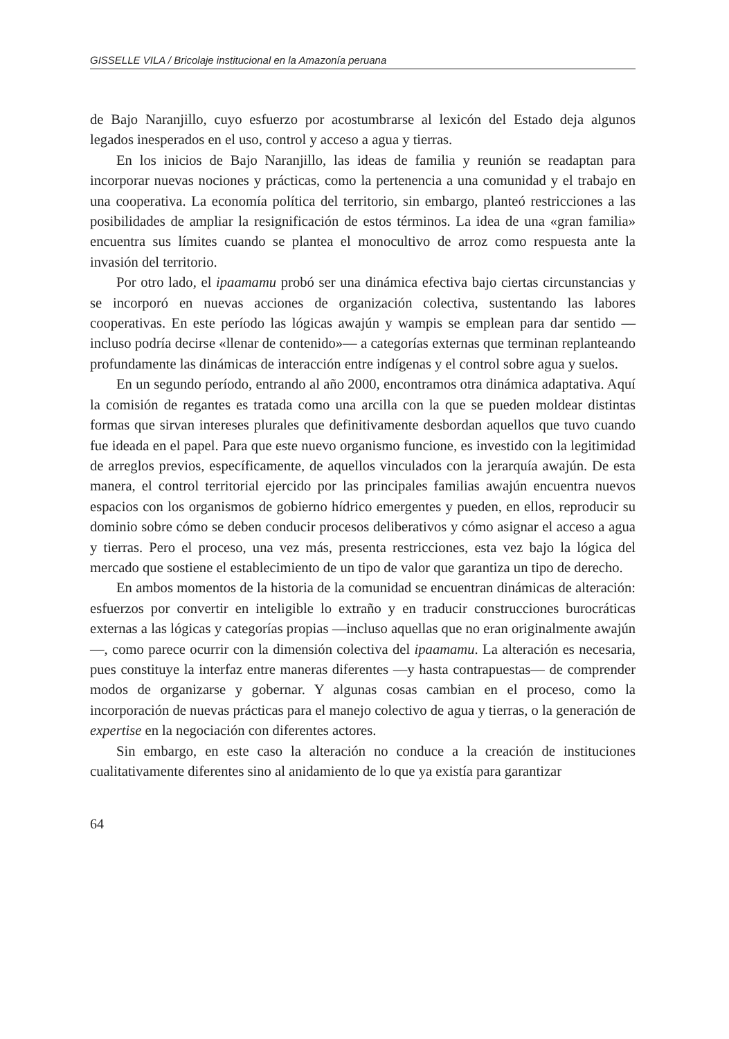GISSELLE VILA / Bricolaje institucional en la Amazonía peruana
de Bajo Naranjillo, cuyo esfuerzo por acostumbrarse al lexicón del Estado deja algunos legados inesperados en el uso, control y acceso a agua y tierras.
En los inicios de Bajo Naranjillo, las ideas de familia y reunión se readaptan para incorporar nuevas nociones y prácticas, como la pertenencia a una comunidad y el trabajo en una cooperativa. La economía política del territorio, sin embargo, planteó restricciones a las posibilidades de ampliar la resignificación de estos términos. La idea de una «gran familia» encuentra sus límites cuando se plantea el monocultivo de arroz como respuesta ante la invasión del territorio.
Por otro lado, el ipaamamu probó ser una dinámica efectiva bajo ciertas circunstancias y se incorporó en nuevas acciones de organización colectiva, sustentando las labores cooperativas. En este período las lógicas awajún y wampis se emplean para dar sentido —incluso podría decirse «llenar de contenido»— a categorías externas que terminan replanteando profundamente las dinámicas de interacción entre indígenas y el control sobre agua y suelos.
En un segundo período, entrando al año 2000, encontramos otra dinámica adaptativa. Aquí la comisión de regantes es tratada como una arcilla con la que se pueden moldear distintas formas que sirvan intereses plurales que definitivamente desbordan aquellos que tuvo cuando fue ideada en el papel. Para que este nuevo organismo funcione, es investido con la legitimidad de arreglos previos, específicamente, de aquellos vinculados con la jerarquía awajún. De esta manera, el control territorial ejercido por las principales familias awajún encuentra nuevos espacios con los organismos de gobierno hídrico emergentes y pueden, en ellos, reproducir su dominio sobre cómo se deben conducir procesos deliberativos y cómo asignar el acceso a agua y tierras. Pero el proceso, una vez más, presenta restricciones, esta vez bajo la lógica del mercado que sostiene el establecimiento de un tipo de valor que garantiza un tipo de derecho.
En ambos momentos de la historia de la comunidad se encuentran dinámicas de alteración: esfuerzos por convertir en inteligible lo extraño y en traducir construcciones burocráticas externas a las lógicas y categorías propias —incluso aquellas que no eran originalmente awajún—, como parece ocurrir con la dimensión colectiva del ipaamamu. La alteración es necesaria, pues constituye la interfaz entre maneras diferentes —y hasta contrapuestas— de comprender modos de organizarse y gobernar. Y algunas cosas cambian en el proceso, como la incorporación de nuevas prácticas para el manejo colectivo de agua y tierras, o la generación de expertise en la negociación con diferentes actores.
Sin embargo, en este caso la alteración no conduce a la creación de instituciones cualitativamente diferentes sino al anidamiento de lo que ya existía para garantizar
64